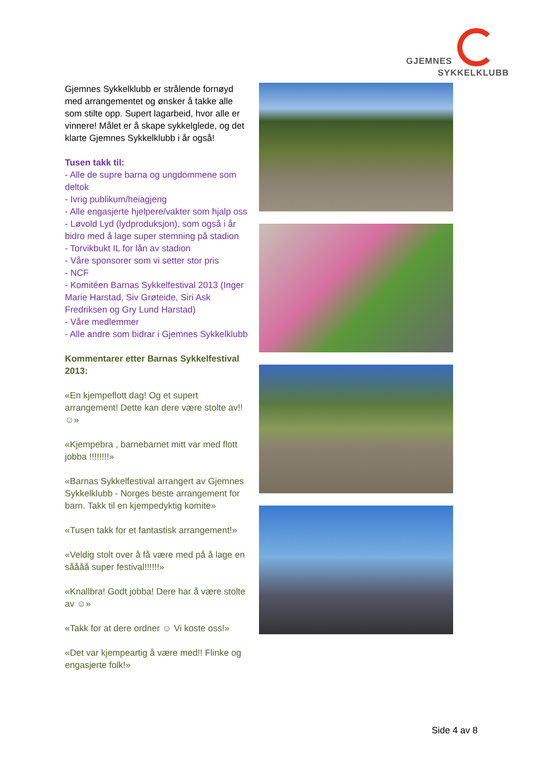GJEMNES
SYKKELKLUBB
Gjemnes Sykkelklubb er strålende fornøyd med arrangementet og ønsker å takke alle som stilte opp. Supert lagarbeid, hvor alle er vinnere! Målet er å skape sykkelglede, og det klarte Gjemnes Sykkelklubb i år også!
Tusen takk til:
- Alle de supre barna og ungdommene som deltok
- Ivrig publikum/heiagjeng
- Alle engasjerte hjelpere/vakter som hjalp oss
- Løvold Lyd (lydproduksjon), som også i år bidro med å lage super stemning på stadion
- Torvikbukt IL for lån av stadion
- Våre sponsorer som vi setter stor pris
- NCF
- Komitéen Barnas Sykkelfestival 2013 (Inger Marie Harstad, Siv Grøteide, Siri Ask Fredriksen og Gry Lund Harstad)
- Våre medlemmer
- Alle andre som bidrar i Gjemnes Sykkelklubb
Kommentarer etter Barnas Sykkelfestival 2013:
«En kjempeflott dag! Og et supert arrangement! Dette kan dere være stolte av!! ☺»
«Kjempebra , barnebarnet mitt var med flott jobba !!!!!!!!»
«Barnas Sykkelfestival arrangert av Gjemnes Sykkelklubb - Norges beste arrangement for barn. Takk til en kjempedyktig komite»
«Tusen takk for et fantastisk arrangement!»
«Veldig stolt over å få være med på å lage en såååå super festival!!!!!!»
«Knallbra! Godt jobba! Dere har å være stolte av ☺»
«Takk for at dere ordner ☺ Vi koste oss!»
«Det var kjempeartig å være med!! Flinke og engasjerte folk!»
Side 4 av 8